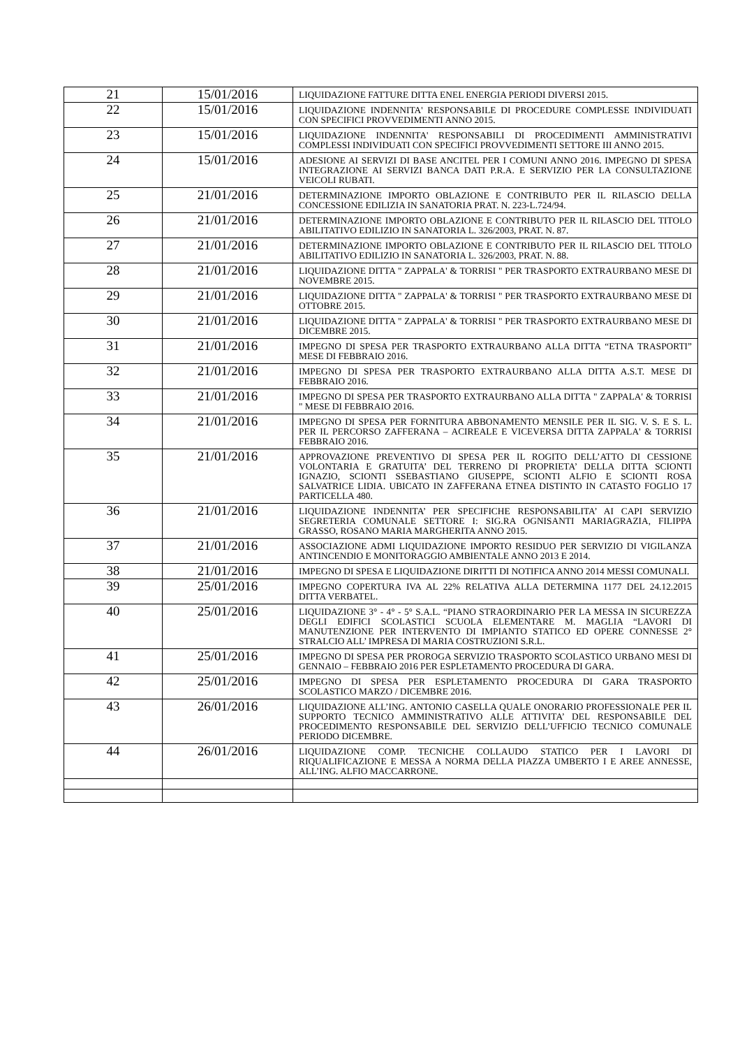| 21 | 15/01/2016 | LIQUIDAZIONE FATTURE DITTA ENEL ENERGIA PERIODI DIVERSI 2015. |
| 22 | 15/01/2016 | LIQUIDAZIONE INDENNITA' RESPONSABILE DI PROCEDURE COMPLESSE INDIVIDUATI CON SPECIFICI PROVVEDIMENTI ANNO 2015. |
| 23 | 15/01/2016 | LIQUIDAZIONE INDENNITA' RESPONSABILI DI PROCEDIMENTI AMMINISTRATIVI COMPLESSI INDIVIDUATI CON SPECIFICI PROVVEDIMENTI SETTORE III ANNO 2015. |
| 24 | 15/01/2016 | ADESIONE AI SERVIZI DI BASE ANCITEL PER I COMUNI ANNO 2016. IMPEGNO DI SPESA INTEGRAZIONE AI SERVIZI BANCA DATI P.R.A. E SERVIZIO PER LA CONSULTAZIONE VEICOLI RUBATI. |
| 25 | 21/01/2016 | DETERMINAZIONE IMPORTO OBLAZIONE E CONTRIBUTO PER IL RILASCIO DELLA CONCESSIONE EDILIZIA IN SANATORIA PRAT. N. 223-L.724/94. |
| 26 | 21/01/2016 | DETERMINAZIONE IMPORTO OBLAZIONE E CONTRIBUTO PER IL RILASCIO DEL TITOLO ABILITATIVO EDILIZIO IN SANATORIA L. 326/2003, PRAT. N. 87. |
| 27 | 21/01/2016 | DETERMINAZIONE IMPORTO OBLAZIONE E CONTRIBUTO PER IL RILASCIO DEL TITOLO ABILITATIVO EDILIZIO IN SANATORIA L. 326/2003, PRAT. N. 88. |
| 28 | 21/01/2016 | LIQUIDAZIONE DITTA " ZAPPALA' & TORRISI " PER TRASPORTO EXTRAURBANO MESE DI NOVEMBRE 2015. |
| 29 | 21/01/2016 | LIQUIDAZIONE DITTA " ZAPPALA' & TORRISI " PER TRASPORTO EXTRAURBANO MESE DI OTTOBRE 2015. |
| 30 | 21/01/2016 | LIQUIDAZIONE DITTA " ZAPPALA' & TORRISI " PER TRASPORTO EXTRAURBANO MESE DI DICEMBRE 2015. |
| 31 | 21/01/2016 | IMPEGNO DI SPESA PER TRASPORTO EXTRAURBANO ALLA DITTA “ETNA TRASPORTI” MESE DI FEBBRAIO 2016. |
| 32 | 21/01/2016 | IMPEGNO DI SPESA PER TRASPORTO EXTRAURBANO ALLA DITTA A.S.T. MESE DI FEBBRAIO 2016. |
| 33 | 21/01/2016 | IMPEGNO DI SPESA PER TRASPORTO EXTRAURBANO ALLA DITTA " ZAPPALA' & TORRISI " MESE DI FEBBRAIO 2016. |
| 34 | 21/01/2016 | IMPEGNO DI SPESA PER FORNITURA ABBONAMENTO MENSILE PER IL SIG. V. S. E S. L. PER IL PERCORSO ZAFFERANA – ACIREALE E VICEVERSA DITTA ZAPPALA' & TORRISI FEBBRAIO 2016. |
| 35 | 21/01/2016 | APPROVAZIONE PREVENTIVO DI SPESA PER IL ROGITO DELL’ATTO DI CESSIONE VOLONTARIA E GRATUITA’ DEL TERRENO DI PROPRIETA’ DELLA DITTA SCIONTI IGNAZIO, SCIONTI SSEBASTIANO GIUSEPPE, SCIONTI ALFIO E SCIONTI ROSA SALVATRICE LIDIA. UBICATO IN ZAFFERANA ETNEA DISTINTO IN CATASTO FOGLIO 17 PARTICELLA 480. |
| 36 | 21/01/2016 | LIQUIDAZIONE INDENNITA’ PER SPECIFICHE RESPONSABILITA’ AI CAPI SERVIZIO SEGRETERIA COMUNALE SETTORE I: SIG.RA OGNISANTI MARIAGRAZIA, FILIPPA GRASSO, ROSANO MARIA MARGHERITA ANNO 2015. |
| 37 | 21/01/2016 | ASSOCIAZIONE ADMI LIQUIDAZIONE IMPORTO RESIDUO PER SERVIZIO DI VIGILANZA ANTINCENDIO E MONITORAGGIO AMBIENTALE ANNO 2013 E 2014. |
| 38 | 21/01/2016 | IMPEGNO DI SPESA E LIQUIDAZIONE DIRITTI DI NOTIFICA ANNO 2014 MESSI COMUNALI. |
| 39 | 25/01/2016 | IMPEGNO COPERTURA IVA AL 22% RELATIVA ALLA DETERMINA 1177 DEL 24.12.2015 DITTA VERBATEL. |
| 40 | 25/01/2016 | LIQUIDAZIONE 3° - 4° - 5° S.A.L. “PIANO STRAORDINARIO PER LA MESSA IN SICUREZZA DEGLI EDIFICI SCOLASTICI SCUOLA ELEMENTARE M. MAGLIA “LAVORI DI MANUTENZIONE PER INTERVENTO DI IMPIANTO STATICO ED OPERE CONNESSE 2° STRALCIO ALL’ IMPRESA DI MARIA COSTRUZIONI S.R.L. |
| 41 | 25/01/2016 | IMPEGNO DI SPESA PER PROROGA SERVIZIO TRASPORTO SCOLASTICO URBANO MESI DI GENNAIO – FEBBRAIO 2016 PER ESPLETAMENTO PROCEDURA DI GARA. |
| 42 | 25/01/2016 | IMPEGNO DI SPESA PER ESPLETAMENTO PROCEDURA DI GARA TRASPORTO SCOLASTICO MARZO / DICEMBRE 2016. |
| 43 | 26/01/2016 | LIQUIDAZIONE ALL’ING. ANTONIO CASELLA QUALE ONORARIO PROFESSIONALE PER IL SUPPORTO TECNICO AMMINISTRATIVO ALLE ATTIVITA’ DEL RESPONSABILE DEL PROCEDIMENTO RESPONSABILE DEL SERVIZIO DELL’UFFICIO TECNICO COMUNALE PERIODO DICEMBRE. |
| 44 | 26/01/2016 | LIQUIDAZIONE COMP. TECNICHE COLLAUDO STATICO PER I LAVORI DI RIQUALIFICAZIONE E MESSA A NORMA DELLA PIAZZA UMBERTO I E AREE ANNESSE, ALL’ING. ALFIO MACCARRONE. |